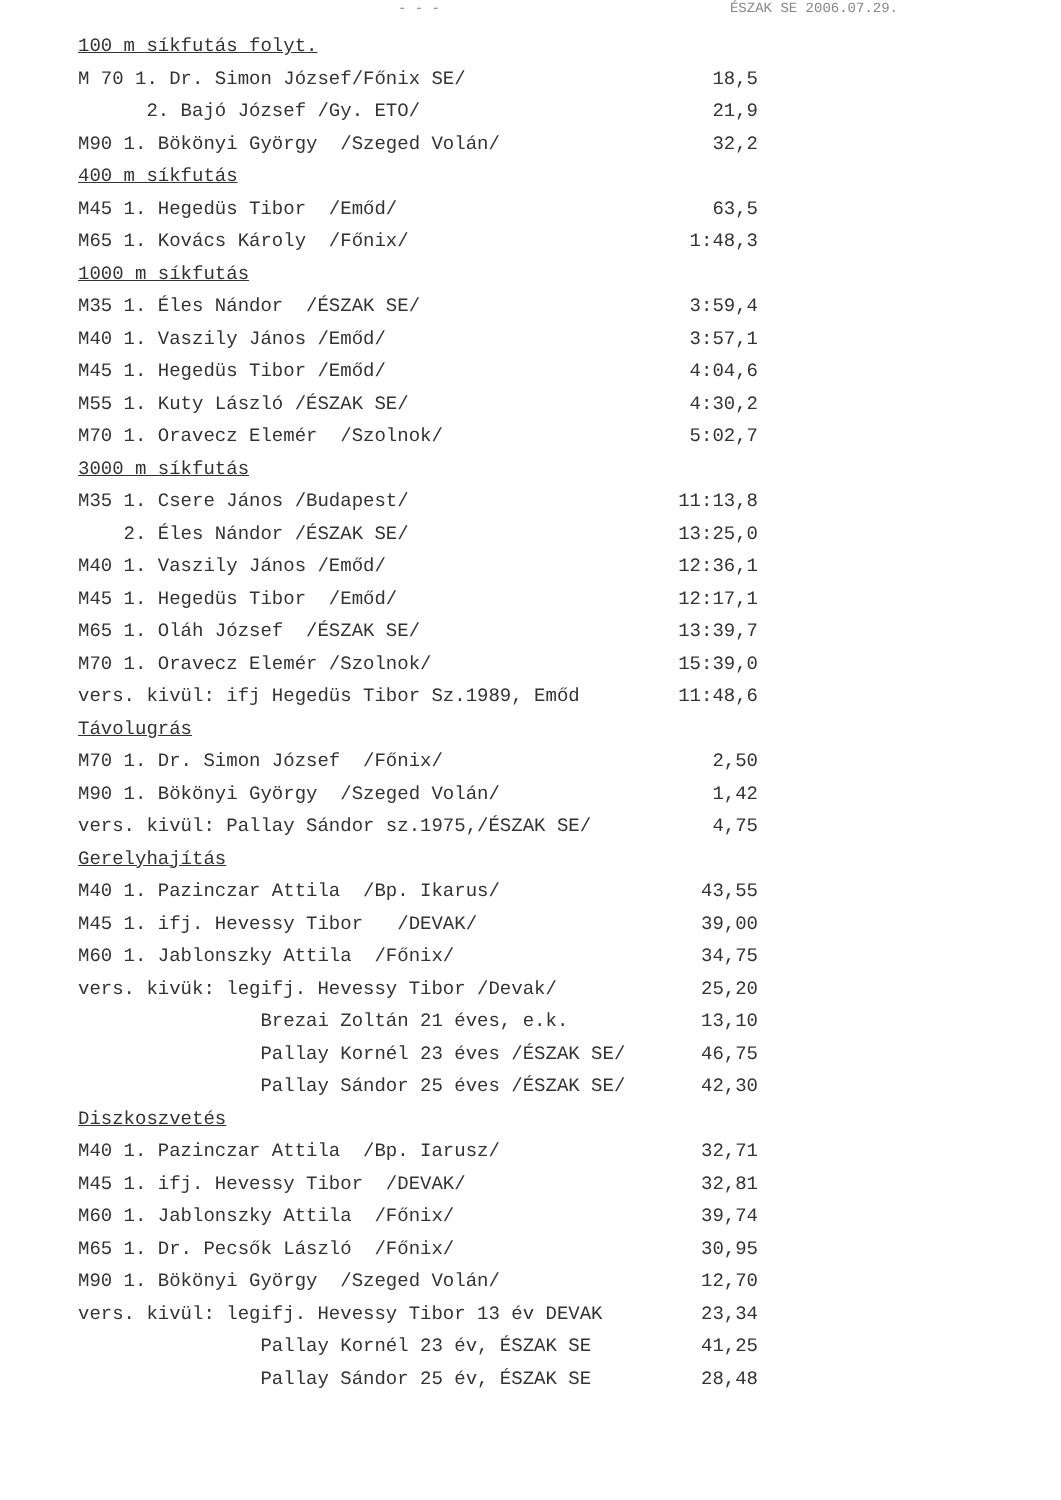- - - ÉSZAK SE 2006.07.29.
| 100 m síkfutás folyt. | |
| M 70 1. Dr. Simon József/Főnix SE/ | 18,5 |
| 2. Bajó József /Gy. ETO/ | 21,9 |
| M90 1. Bökönyi György /Szeged Volán/ | 32,2 |
| 400 m síkfutás | |
| M45 1. Hegedüs Tibor /Emőd/ | 63,5 |
| M65 1. Kovács Károly /Főnix/ | 1:48,3 |
| 1000 m síkfutás | |
| M35 1. Éles Nándor /ÉSZAK SE/ | 3:59,4 |
| M40 1. Vaszily János /Emőd/ | 3:57,1 |
| M45 1. Hegedüs Tibor /Emőd/ | 4:04,6 |
| M55 1. Kuty László /ÉSZAK SE/ | 4:30,2 |
| M70 1. Oravecz Elemér /Szolnok/ | 5:02,7 |
| 3000 m síkfutás | |
| M35 1. Csere János /Budapest/ | 11:13,8 |
| 2. Éles Nándor /ÉSZAK SE/ | 13:25,0 |
| M40 1. Vaszily János /Emőd/ | 12:36,1 |
| M45 1. Hegedüs Tibor /Emőd/ | 12:17,1 |
| M65 1. Oláh József /ÉSZAK SE/ | 13:39,7 |
| M70 1. Oravecz Elemér /Szolnok/ | 15:39,0 |
| vers. kivül: ifj Hegedüs Tibor Sz.1989, Emőd | 11:48,6 |
| Távolugrás | |
| M70 1. Dr. Simon József /Főnix/ | 2,50 |
| M90 1. Bökönyi György /Szeged Volán/ | 1,42 |
| vers. kivül: Pallay Sándor sz.1975,/ÉSZAK SE/ | 4,75 |
| Gerelyhajítás | |
| M40 1. Pazinczar Attila /Bp. Ikarus/ | 43,55 |
| M45 1. ifj. Hevessy Tibor /DEVAK/ | 39,00 |
| M60 1. Jablonszky Attila /Főnix/ | 34,75 |
| vers. kivük: legifj. Hevessy Tibor /Devak/ | 25,20 |
| Brezai Zoltán 21 éves, e.k. | 13,10 |
| Pallay Kornél 23 éves /ÉSZAK SE/ | 46,75 |
| Pallay Sándor 25 éves /ÉSZAK SE/ | 42,30 |
| Diszkoszvetés | |
| M40 1. Pazinczar Attila /Bp. Iarusz/ | 32,71 |
| M45 1. ifj. Hevessy Tibor /DEVAK/ | 32,81 |
| M60 1. Jablonszky Attila /Főnix/ | 39,74 |
| M65 1. Dr. Pecsők László /Főnix/ | 30,95 |
| M90 1. Bökönyi György /Szeged Volán/ | 12,70 |
| vers. kivül: legifj. Hevessy Tibor 13 év DEVAK | 23,34 |
| Pallay Kornél 23 év, ÉSZAK SE | 41,25 |
| Pallay Sándor 25 év, ÉSZAK SE | 28,48 |